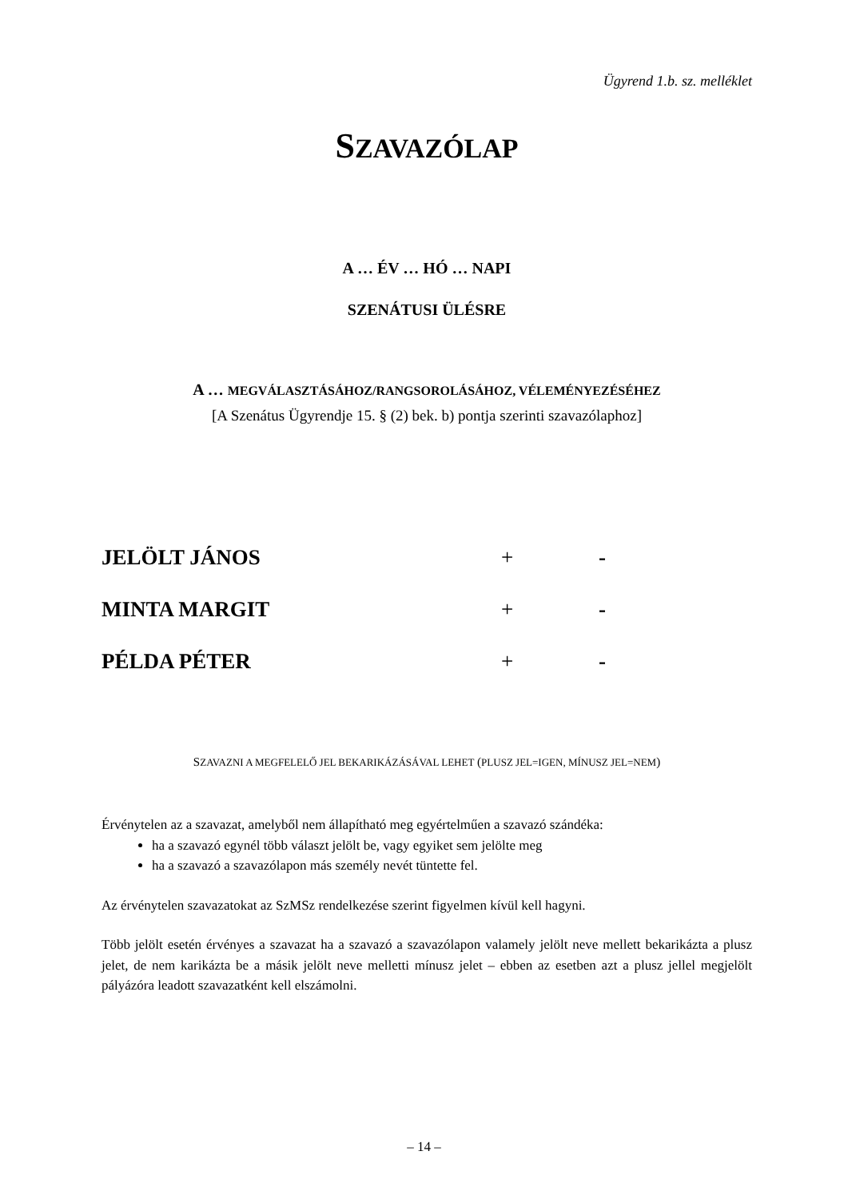Ügyrend 1.b. sz. melléklet
SZAVAZÓLAP
A … ÉV … HÓ … NAPI
SZENÁTUSI ÜLÉSRE
A … MEGVÁLASZTÁSÁHOZ/RANGSOROLÁSÁHOZ, VÉLEMÉNYEZÉSÉHEZ
[A Szenátus Ügyrendje 15. § (2) bek. b) pontja szerinti szavazólaphoz]
JELÖLT JÁNOS + -
MINTA MARGIT + -
PÉLDA PÉTER + -
SZAVAZNI A MEGFELELŐ JEL BEKARIKÁZÁSÁVAL LEHET (PLUSZ JEL=IGEN, MÍNUSZ JEL=NEM)
Érvénytelen az a szavazat, amelyből nem állapítható meg egyértelműen a szavazó szándéka:
ha a szavazó egynél több választ jelölt be, vagy egyiket sem jelölte meg
ha a szavazó a szavazólapon más személy nevét tüntette fel.
Az érvénytelen szavazatokat az SzMSz rendelkezése szerint figyelmen kívül kell hagyni.
Több jelölt esetén érvényes a szavazat ha a szavazó a szavazólapon valamely jelölt neve mellett bekarikázta a plusz jelet, de nem karikázta be a másik jelölt neve melletti mínusz jelet – ebben az esetben azt a plusz jellel megjelölt pályázóra leadott szavazatként kell elszámolni.
– 14 –